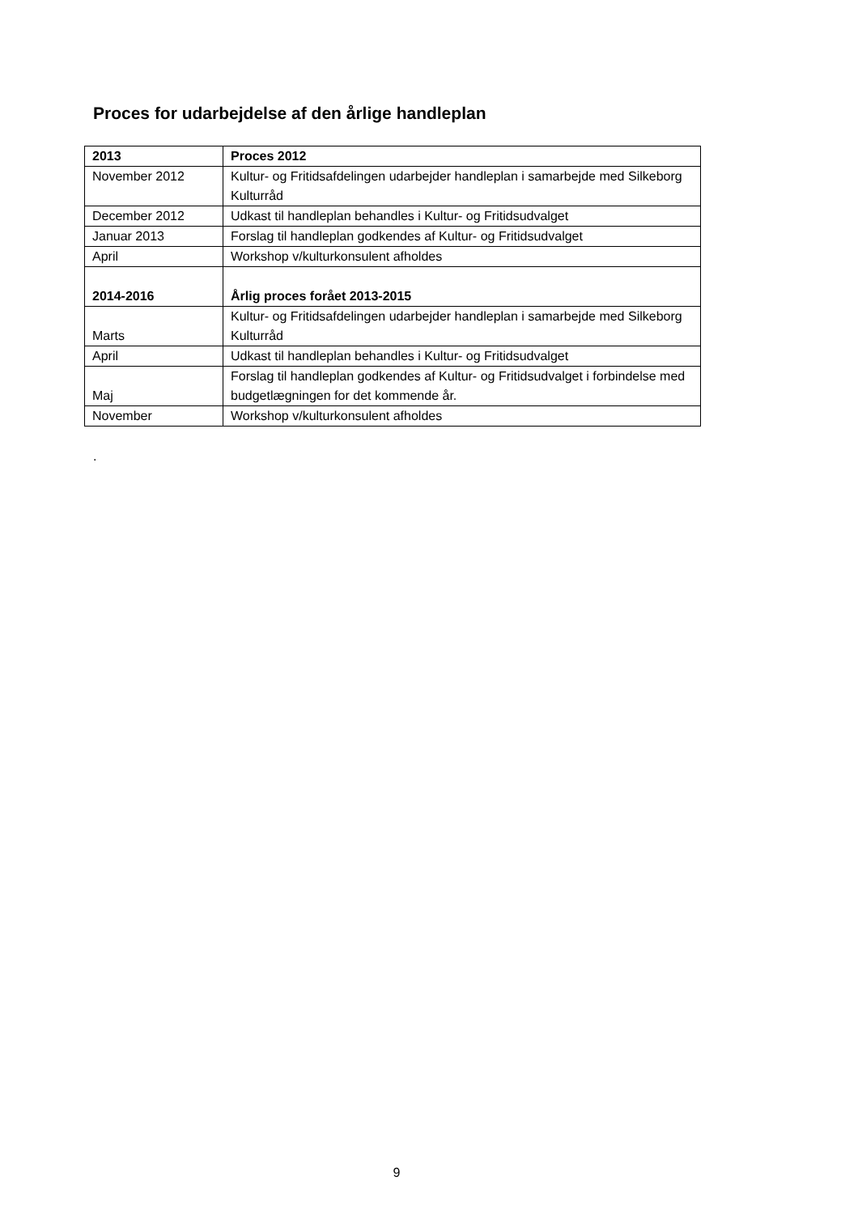Proces for udarbejdelse af den årlige handleplan
| 2013 | Proces 2012 |
| --- | --- |
| November 2012 | Kultur- og Fritidsafdelingen udarbejder handleplan i samarbejde med Silkeborg Kulturråd |
| December 2012 | Udkast til handleplan behandles i Kultur- og Fritidsudvalget |
| Januar 2013 | Forslag til handleplan godkendes af Kultur- og Fritidsudvalget |
| April | Workshop v/kulturkonsulent afholdes |
| 2014-2016 | Årlig proces forået 2013-2015 |
| Marts | Kultur- og Fritidsafdelingen udarbejder handleplan i samarbejde med Silkeborg Kulturråd |
| April | Udkast til handleplan behandles i Kultur- og Fritidsudvalget |
| Maj | Forslag til handleplan godkendes af Kultur- og Fritidsudvalget i forbindelse med budgetlægningen for det kommende år. |
| November | Workshop v/kulturkonsulent afholdes |
.
9